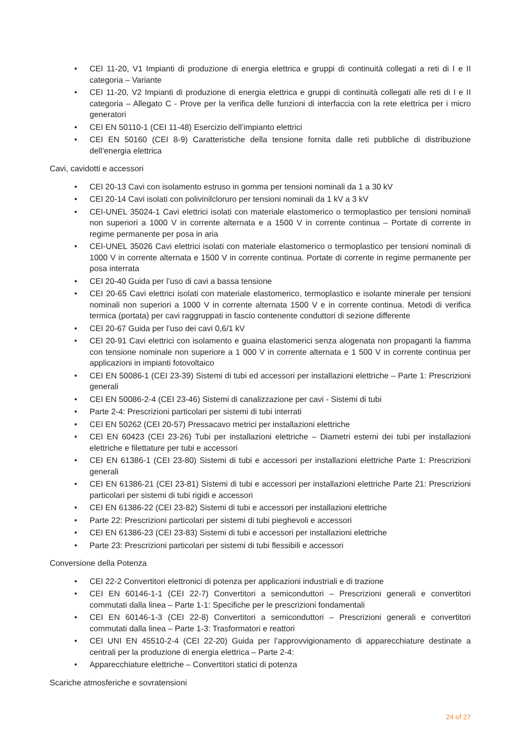• CEI 11-20, V1 Impianti di produzione di energia elettrica e gruppi di continuità collegati a reti di I e II categoria – Variante
• CEI 11-20, V2 Impianti di produzione di energia elettrica e gruppi di continuità collegati alle reti di I e II categoria – Allegato C - Prove per la verifica delle funzioni di interfaccia con la rete elettrica per i micro generatori
• CEI EN 50110-1 (CEI 11-48) Esercizio dell’impianto elettrici
• CEI EN 50160 (CEI 8-9) Caratteristiche della tensione fornita dalle reti pubbliche di distribuzione dell’energia elettrica
Cavi, cavidotti e accessori
• CEI 20-13 Cavi con isolamento estruso in gomma per tensioni nominali da 1 a 30 kV
• CEI 20-14 Cavi isolati con polivinilcloruro per tensioni nominali da 1 kV a 3 kV
• CEI-UNEL 35024-1 Cavi elettrici isolati con materiale elastomerico o termoplastico per tensioni nominali non superiori a 1000 V in corrente alternata e a 1500 V in corrente continua – Portate di corrente in regime permanente per posa in aria
• CEI-UNEL 35026 Cavi elettrici isolati con materiale elastomerico o termoplastico per tensioni nominali di 1000 V in corrente alternata e 1500 V in corrente continua. Portate di corrente in regime permanente per posa interrata
• CEI 20-40 Guida per l’uso di cavi a bassa tensione
• CEI 20-65 Cavi elettrici isolati con materiale elastomerico, termoplastico e isolante minerale per tensioni nominali non superiori a 1000 V in corrente alternata 1500 V e in corrente continua. Metodi di verifica termica (portata) per cavi raggruppati in fascio contenente conduttori di sezione differente
• CEI 20-67 Guida per l’uso dei cavi 0,6/1 kV
• CEI 20-91 Cavi elettrici con isolamento e guaina elastomerici senza alogenata non propaganti la fiamma con tensione nominale non superiore a 1 000 V in corrente alternata e 1 500 V in corrente continua per applicazioni in impianti fotovoltaico
• CEI EN 50086-1 (CEI 23-39) Sistemi di tubi ed accessori per installazioni elettriche – Parte 1: Prescrizioni generali
• CEI EN 50086-2-4 (CEI 23-46) Sistemi di canalizzazione per cavi - Sistemi di tubi
• Parte 2-4: Prescrizioni particolari per sistemi di tubi interrati
• CEI EN 50262 (CEI 20-57) Pressacavo metrici per installazioni elettriche
• CEI EN 60423 (CEI 23-26) Tubi per installazioni elettriche – Diametri esterni dei tubi per installazioni elettriche e filettature per tubi e accessori
• CEI EN 61386-1 (CEI 23-80) Sistemi di tubi e accessori per installazioni elettriche Parte 1: Prescrizioni generali
• CEI EN 61386-21 (CEI 23-81) Sistemi di tubi e accessori per installazioni elettriche Parte 21: Prescrizioni particolari per sistemi di tubi rigidi e accessori
• CEI EN 61386-22 (CEI 23-82) Sistemi di tubi e accessori per installazioni elettriche
• Parte 22: Prescrizioni particolari per sistemi di tubi pieghevoli e accessori
• CEI EN 61386-23 (CEI 23-83) Sistemi di tubi e accessori per installazioni elettriche
• Parte 23: Prescrizioni particolari per sistemi di tubi flessibili e accessori
Conversione della Potenza
• CEI 22-2 Convertitori elettronici di potenza per applicazioni industriali e di trazione
• CEI EN 60146-1-1 (CEI 22-7) Convertitori a semiconduttori – Prescrizioni generali e convertitori commutati dalla linea – Parte 1-1: Specifiche per le prescrizioni fondamentali
• CEI EN 60146-1-3 (CEI 22-8) Convertitori a semiconduttori – Prescrizioni generali e convertitori commutati dalla linea – Parte 1-3: Trasformatori e reattori
• CEI UNI EN 45510-2-4 (CEI 22-20) Guida per l’approvvigionamento di apparecchiature destinate a centrali per la produzione di energia elettrica – Parte 2-4:
• Apparecchiature elettriche – Convertitori statici di potenza
Scariche atmosferiche e sovratensioni
24 of 27